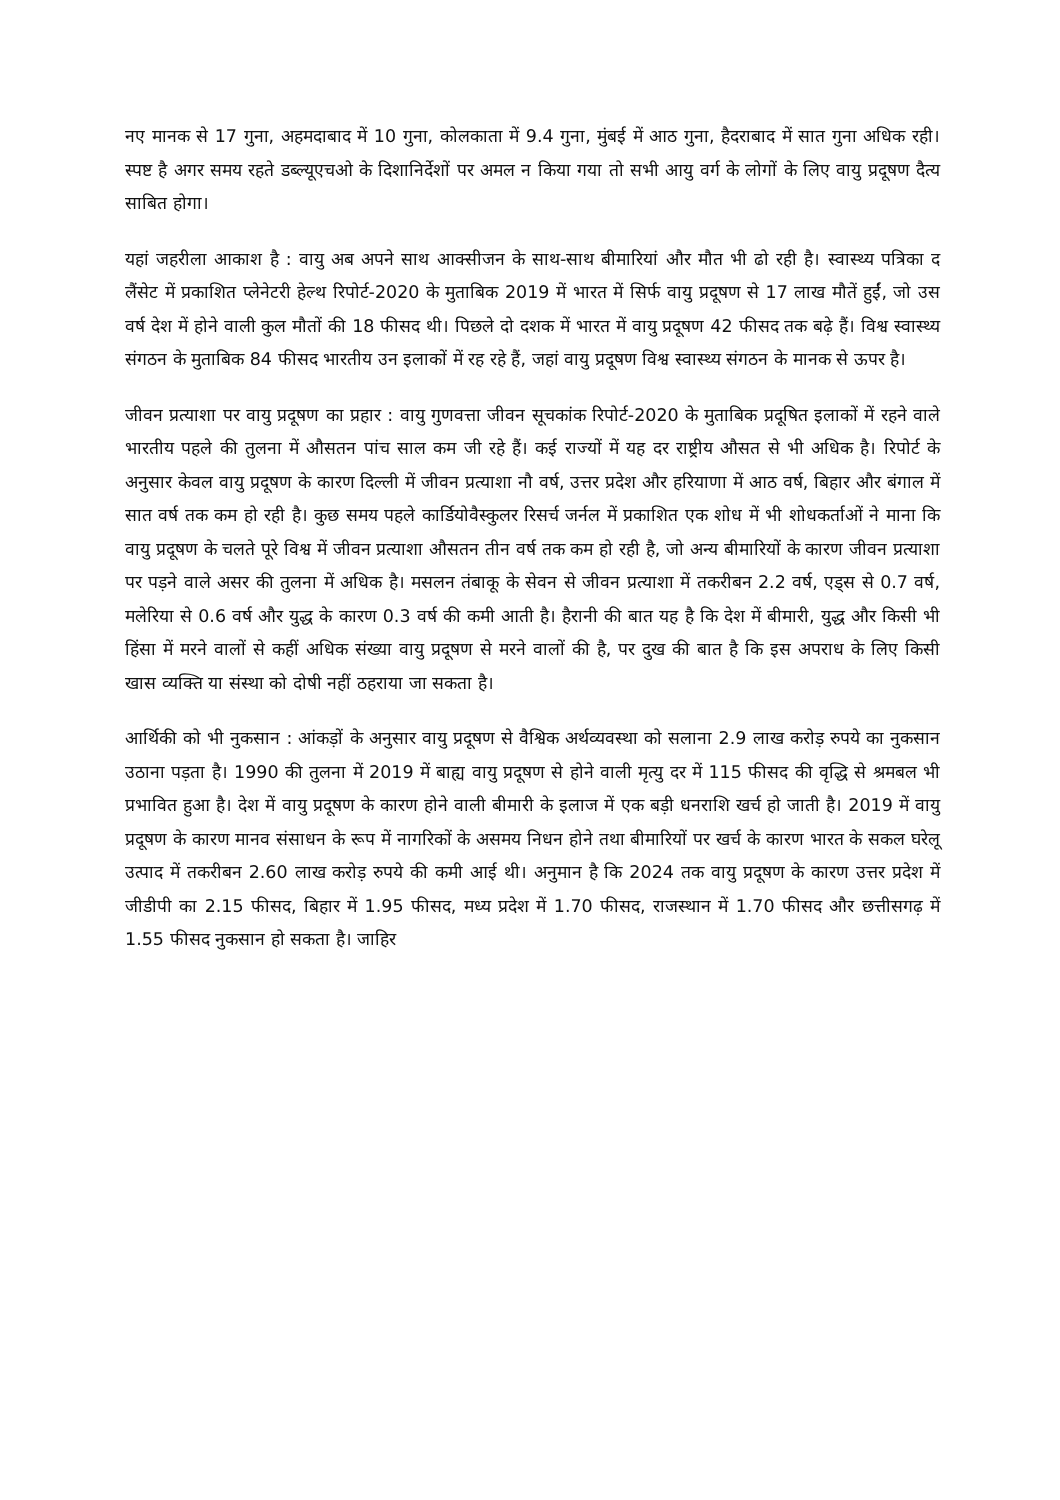नए मानक से 17 गुना, अहमदाबाद में 10 गुना, कोलकाता में 9.4 गुना, मुंबई में आठ गुना, हैदराबाद में सात गुना अधिक रही। स्पष्ट है अगर समय रहते डब्ल्यूएचओ के दिशानिर्देशों पर अमल न किया गया तो सभी आयु वर्ग के लोगों के लिए वायु प्रदूषण दैत्य साबित होगा।
यहां जहरीला आकाश है : वायु अब अपने साथ आक्सीजन के साथ-साथ बीमारियां और मौत भी ढो रही है। स्वास्थ्य पत्रिका द लैंसेट में प्रकाशित प्लेनेटरी हेल्थ रिपोर्ट-2020 के मुताबिक 2019 में भारत में सिर्फ वायु प्रदूषण से 17 लाख मौतें हुईं, जो उस वर्ष देश में होने वाली कुल मौतों की 18 फीसद थी। पिछले दो दशक में भारत में वायु प्रदूषण 42 फीसद तक बढ़े हैं। विश्व स्वास्थ्य संगठन के मुताबिक 84 फीसद भारतीय उन इलाकों में रह रहे हैं, जहां वायु प्रदूषण विश्व स्वास्थ्य संगठन के मानक से ऊपर है।
जीवन प्रत्याशा पर वायु प्रदूषण का प्रहार : वायु गुणवत्ता जीवन सूचकांक रिपोर्ट-2020 के मुताबिक प्रदूषित इलाकों में रहने वाले भारतीय पहले की तुलना में औसतन पांच साल कम जी रहे हैं। कई राज्यों में यह दर राष्ट्रीय औसत से भी अधिक है। रिपोर्ट के अनुसार केवल वायु प्रदूषण के कारण दिल्ली में जीवन प्रत्याशा नौ वर्ष, उत्तर प्रदेश और हरियाणा में आठ वर्ष, बिहार और बंगाल में सात वर्ष तक कम हो रही है। कुछ समय पहले कार्डियोवैस्कुलर रिसर्च जर्नल में प्रकाशित एक शोध में भी शोधकर्ताओं ने माना कि वायु प्रदूषण के चलते पूरे विश्व में जीवन प्रत्याशा औसतन तीन वर्ष तक कम हो रही है, जो अन्य बीमारियों के कारण जीवन प्रत्याशा पर पड़ने वाले असर की तुलना में अधिक है। मसलन तंबाकू के सेवन से जीवन प्रत्याशा में तकरीबन 2.2 वर्ष, एड्स से 0.7 वर्ष, मलेरिया से 0.6 वर्ष और युद्ध के कारण 0.3 वर्ष की कमी आती है। हैरानी की बात यह है कि देश में बीमारी, युद्ध और किसी भी हिंसा में मरने वालों से कहीं अधिक संख्या वायु प्रदूषण से मरने वालों की है, पर दुख की बात है कि इस अपराध के लिए किसी खास व्यक्ति या संस्था को दोषी नहीं ठहराया जा सकता है।
आर्थिकी को भी नुकसान : आंकड़ों के अनुसार वायु प्रदूषण से वैश्विक अर्थव्यवस्था को सलाना 2.9 लाख करोड़ रुपये का नुकसान उठाना पड़ता है। 1990 की तुलना में 2019 में बाह्य वायु प्रदूषण से होने वाली मृत्यु दर में 115 फीसद की वृद्धि से श्रमबल भी प्रभावित हुआ है। देश में वायु प्रदूषण के कारण होने वाली बीमारी के इलाज में एक बड़ी धनराशि खर्च हो जाती है। 2019 में वायु प्रदूषण के कारण मानव संसाधन के रूप में नागरिकों के असमय निधन होने तथा बीमारियों पर खर्च के कारण भारत के सकल घरेलू उत्पाद में तकरीबन 2.60 लाख करोड़ रुपये की कमी आई थी। अनुमान है कि 2024 तक वायु प्रदूषण के कारण उत्तर प्रदेश में जीडीपी का 2.15 फीसद, बिहार में 1.95 फीसद, मध्य प्रदेश में 1.70 फीसद, राजस्थान में 1.70 फीसद और छत्तीसगढ़ में 1.55 फीसद नुकसान हो सकता है। जाहिर